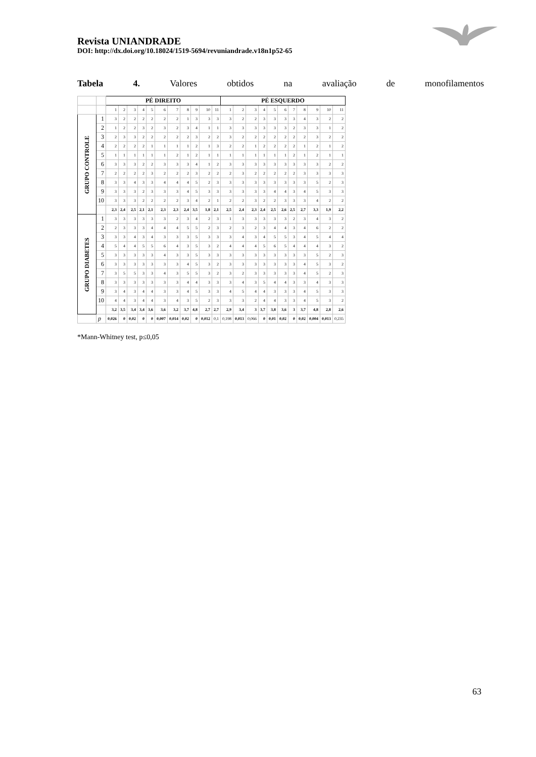Revista UNIANDRADE
DOI: http://dx.doi.org/10.18024/1519-5694/revuniandrade.v18n1p52-65
Tabela 4. Valores obtidos na avaliação de monofilamentos
| | | PÉ DIREITO | | | | | | | | | | | PÉ ESQUERDO | | | | | | | | | | |
| --- | --- | --- | --- | --- | --- | --- | --- | --- | --- | --- | --- | --- | --- | --- | --- | --- | --- | --- | --- | --- | --- | --- | --- |
| | | 1 | 2 | 3 | 4 | 5 | 6 | 7 | 8 | 9 | 10 | 11 | 1 | 2 | 3 | 4 | 5 | 6 | 7 | 8 | 9 | 10 | 11 |
| GRUPO CONTROLE | 1 | 3 | 2 | 2 | 2 | 2 | 2 | 2 | 1 | 3 | 3 | 3 | 3 | 2 | 2 | 3 | 3 | 3 | 3 | 4 | 3 | 2 | 2 |
| | 2 | 1 | 2 | 2 | 3 | 2 | 3 | 2 | 3 | 4 | 1 | 1 | 3 | 3 | 3 | 3 | 3 | 3 | 2 | 3 | 3 | 1 | 2 |
| | 3 | 2 | 3 | 3 | 2 | 2 | 2 | 2 | 2 | 3 | 2 | 2 | 3 | 2 | 2 | 2 | 2 | 2 | 2 | 2 | 3 | 2 | 2 |
| | 4 | 2 | 2 | 2 | 2 | 1 | 1 | 1 | 1 | 2 | 1 | 3 | 2 | 2 | 1 | 2 | 2 | 2 | 2 | 1 | 2 | 1 | 2 |
| | 5 | 1 | 1 | 1 | 1 | 1 | 1 | 2 | 1 | 2 | 1 | 1 | 1 | 1 | 1 | 1 | 1 | 1 | 2 | 1 | 2 | 1 | 1 |
| | 6 | 3 | 3 | 3 | 2 | 2 | 3 | 3 | 3 | 4 | 1 | 2 | 3 | 3 | 3 | 3 | 3 | 3 | 3 | 3 | 3 | 2 | 2 |
| | 7 | 2 | 2 | 2 | 2 | 3 | 2 | 2 | 2 | 3 | 2 | 2 | 2 | 3 | 2 | 2 | 2 | 2 | 2 | 3 | 3 | 3 | 3 |
| | 8 | 3 | 3 | 4 | 3 | 3 | 4 | 4 | 4 | 5 | 2 | 3 | 3 | 3 | 3 | 3 | 3 | 3 | 3 | 3 | 5 | 2 | 3 |
| | 9 | 3 | 3 | 3 | 2 | 3 | 3 | 3 | 4 | 5 | 3 | 3 | 3 | 3 | 3 | 3 | 4 | 4 | 3 | 4 | 5 | 3 | 3 |
| | 10 | 3 | 3 | 3 | 2 | 2 | 2 | 2 | 3 | 4 | 2 | 1 | 2 | 2 | 3 | 2 | 2 | 3 | 3 | 3 | 4 | 2 | 2 |
| | | 2,3 | 2,4 | 2,5 | 2,1 | 2,1 | 2,3 | 2,3 | 2,4 | 3,5 | 1,8 | 2,1 | 2,5 | 2,4 | 2,3 | 2,4 | 2,5 | 2,6 | 2,5 | 2,7 | 3,3 | 1,9 | 2,2 |
| GRUPO DIABETES | 1 | 3 | 3 | 3 | 3 | 3 | 3 | 2 | 3 | 4 | 2 | 3 | 1 | 3 | 3 | 3 | 3 | 3 | 2 | 3 | 4 | 3 | 2 |
| | 2 | 2 | 3 | 3 | 3 | 4 | 4 | 4 | 5 | 5 | 2 | 3 | 2 | 3 | 2 | 3 | 4 | 4 | 3 | 4 | 6 | 2 | 2 |
| | 3 | 3 | 3 | 4 | 3 | 4 | 3 | 3 | 3 | 5 | 3 | 3 | 3 | 4 | 3 | 4 | 5 | 5 | 3 | 4 | 5 | 4 | 4 |
| | 4 | 5 | 4 | 4 | 5 | 5 | 6 | 4 | 3 | 5 | 3 | 2 | 4 | 4 | 4 | 5 | 6 | 5 | 4 | 4 | 4 | 3 | 2 |
| | 5 | 3 | 3 | 3 | 3 | 3 | 4 | 3 | 3 | 5 | 3 | 3 | 3 | 3 | 3 | 3 | 3 | 3 | 3 | 3 | 5 | 2 | 3 |
| | 6 | 3 | 3 | 3 | 3 | 3 | 3 | 3 | 4 | 5 | 3 | 2 | 3 | 3 | 3 | 3 | 3 | 3 | 3 | 4 | 5 | 3 | 2 |
| | 7 | 3 | 5 | 5 | 3 | 3 | 4 | 3 | 5 | 5 | 3 | 2 | 3 | 2 | 3 | 3 | 3 | 3 | 3 | 4 | 5 | 2 | 3 |
| | 8 | 3 | 3 | 3 | 3 | 3 | 3 | 3 | 4 | 4 | 3 | 3 | 3 | 4 | 3 | 5 | 4 | 4 | 3 | 3 | 4 | 3 | 3 |
| | 9 | 3 | 4 | 3 | 4 | 4 | 3 | 3 | 4 | 5 | 3 | 3 | 4 | 5 | 4 | 4 | 3 | 3 | 3 | 4 | 5 | 3 | 3 |
| | 10 | 4 | 4 | 3 | 4 | 4 | 3 | 4 | 3 | 5 | 2 | 3 | 3 | 3 | 2 | 4 | 4 | 3 | 3 | 4 | 5 | 3 | 2 |
| | | 3,2 | 3,5 | 3,4 | 3,4 | 3,6 | 3,6 | 3,2 | 3,7 | 4,8 | 2,7 | 2,7 | 2,9 | 3,4 | 3 | 3,7 | 3,8 | 3,6 | 3 | 3,7 | 4,8 | 2,8 | 2,6 |
| | p | 0,026 | 0 | 0,02 | 0 | 0 | 0,007 | 0,014 | 0,02 | 0 | 0,012 | 0,1 | 0,198 | 0,013 | 0,066 | 0 | 0,01 | 0,02 | 0 | 0,02 | 0,004 | 0,013 | 0,235 |
*Mann-Whitney test, p≤0,05
63